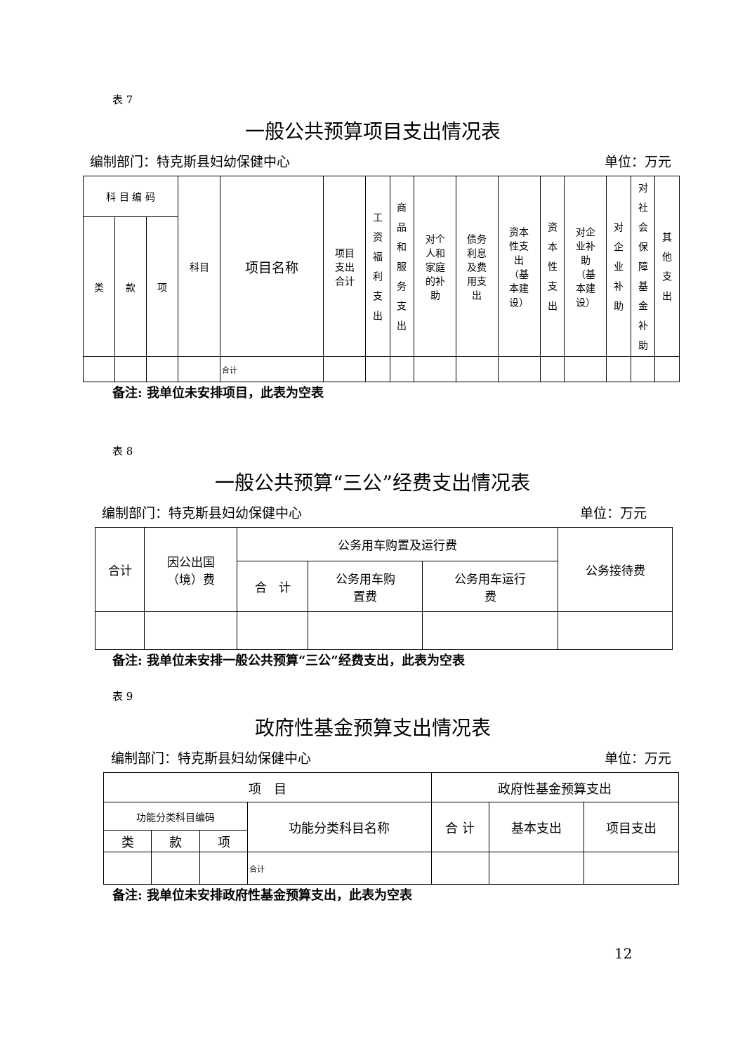表 7
一般公共预算项目支出情况表
编制部门：特克斯县妇幼保健中心 单位：万元
| 科 目 编 码 | | | 科目 | 项目名称 | 项目 支出 合计 | 工资福利支出 | 商品和服务支出 | 对个 人和 家庭 的补 助 | 债务 利息 及费 用支 出 | 资本 性支 出 （基 本建 设） | 资本性支出 | 对企 业补 助 （基 本建 设） | 对企业补助 | 对社会保障基金补助 | 其他支出 |
| --- | --- | --- | --- | --- | --- | --- | --- | --- | --- | --- | --- | --- | --- | --- | --- |
| 类 | 款 | 项 | | | | | | | | | | | | | |
| | | | | 合计 | | | | | | | | | | | |
备注: 我单位未安排项目，此表为空表
表 8
一般公共预算“三公”经费支出情况表
编制部门：特克斯县妇幼保健中心 单位：万元
| 合计 | 因公出国 （境）费 | 公务用车购置及运行费 | | | 公务接待费 |
| --- | --- | --- | --- | --- | --- |
| | | 合 计 | 公务用车购 置费 | 公务用车运行 费 | |
备注: 我单位未安排一般公共预算“三公”经费支出，此表为空表
表 9
政府性基金预算支出情况表
编制部门：特克斯县妇幼保健中心 单位：万元
| 项 目 | | | | 政府性基金预算支出 | | |
| --- | --- | --- | --- | --- | --- | --- |
| 功能分类科目编码 | | | 功能分类科目名称 | 合 计 | 基本支出 | 项目支出 |
| 类 | 款 | 项 | | | | |
| | | | 合计 | | | |
备注: 我单位未安排政府性基金预算支出，此表为空表
12